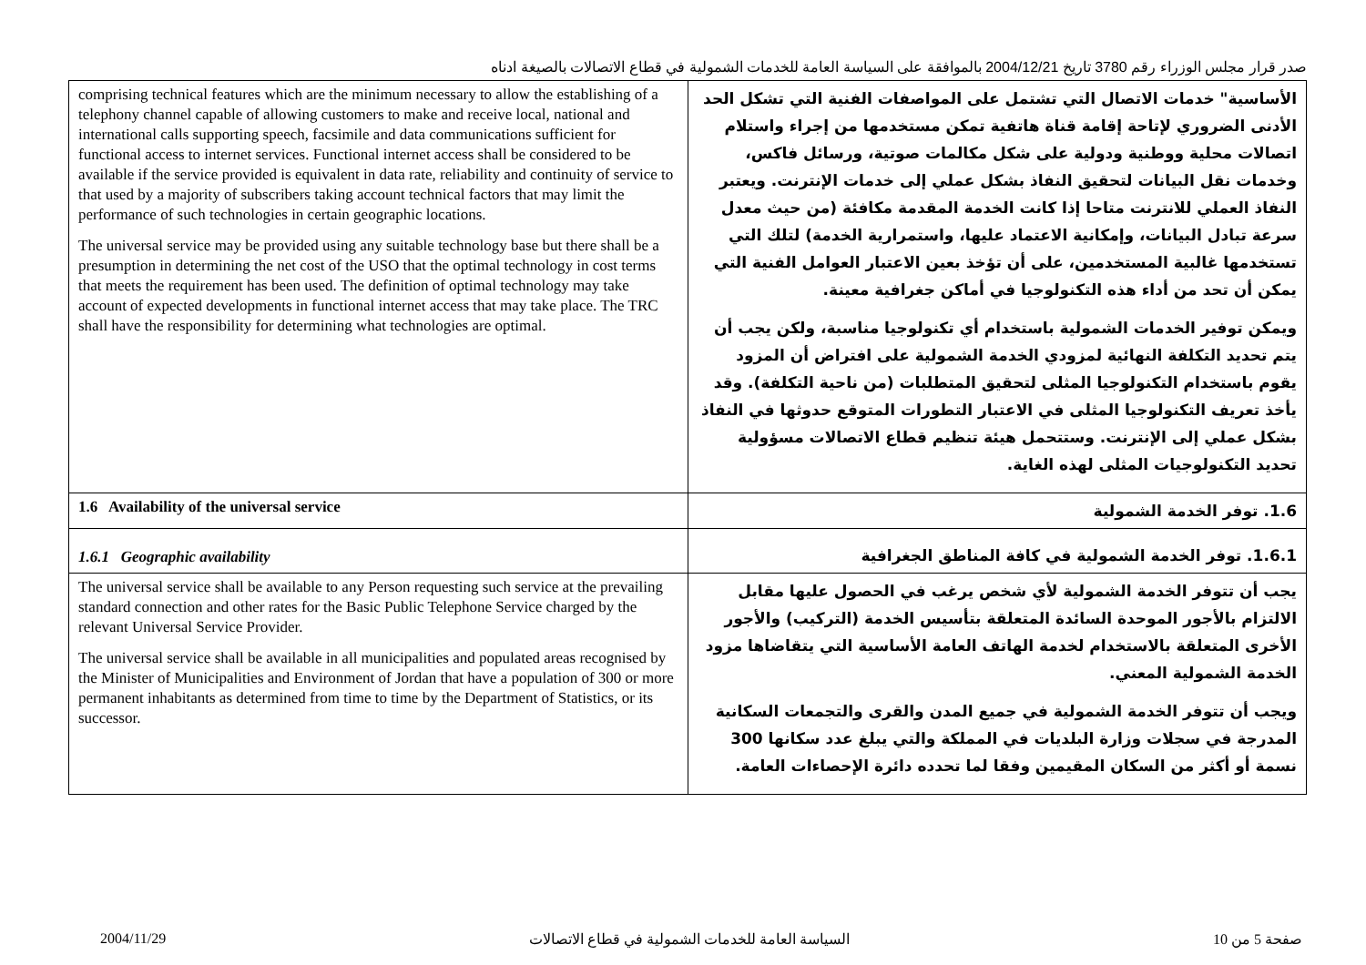صدر قرار مجلس الوزراء رقم 3780 تاريخ 2004/12/21 بالموافقة على السياسة العامة للخدمات الشمولية في قطاع الاتصالات بالصيغة ادناه
| comprising technical features which are the minimum necessary to allow the establishing of a telephony channel capable of allowing customers to make and receive local, national and international calls supporting speech, facsimile and data communications sufficient for functional access to internet services. Functional internet access shall be considered to be available if the service provided is equivalent in data rate, reliability and continuity of service to that used by a majority of subscribers taking account technical factors that may limit the performance of such technologies in certain geographic locations. The universal service may be provided using any suitable technology base but there shall be a presumption in determining the net cost of the USO that the optimal technology in cost terms that meets the requirement has been used. The definition of optimal technology may take account of expected developments in functional internet access that may take place. The TRC shall have the responsibility for determining what technologies are optimal. | الأساسية" خدمات الاتصال التي تشتمل على المواصفات الفنية التي تشكل الحد الأدنى الضروري لإتاحة إقامة قناة هاتفية تمكن مستخدمها من إجراء واستلام اتصالات محلية ووطنية ودولية على شكل مكالمات صوتية، ورسائل فاكس، وخدمات نقل البيانات لتحقيق النفاذ بشكل عملي إلى خدمات الإنترنت. ويعتبر النفاذ العملي للانترنت متاحا إذا كانت الخدمة المقدمة مكافئة (من حيث معدل سرعة تبادل البيانات، وإمكانية الاعتماد عليها، واستمرارية الخدمة) لتلك التي تستخدمها غالبية المستخدمين، على أن تؤخذ بعين الاعتبار العوامل الفنية التي يمكن أن تحد من أداء هذه التكنولوجيا في أماكن جغرافية معينة. ويمكن توفير الخدمات الشمولية باستخدام أي تكنولوجيا مناسبة، ولكن يجب أن يتم تحديد التكلفة النهائية لمزودي الخدمة الشمولية على افتراض أن المزود يقوم باستخدام التكنولوجيا المثلى لتحقيق المتطلبات (من ناحية التكلفة). وقد يأخذ تعريف التكنولوجيا المثلى في الاعتبار التطورات المتوقع حدوثها في النفاذ بشكل عملي إلى الإنترنت. وستتحمل هيئة تنظيم قطاع الاتصالات مسؤولية تحديد التكنولوجيات المثلى لهذه الغاية. |
| 1.6 Availability of the universal service | 1.6. توفر الخدمة الشمولية |
| 1.6.1 Geographic availability | 1.6.1. توفر الخدمة الشمولية في كافة المناطق الجغرافية |
| The universal service shall be available to any Person requesting such service at the prevailing standard connection and other rates for the Basic Public Telephone Service charged by the relevant Universal Service Provider. The universal service shall be available in all municipalities and populated areas recognised by the Minister of Municipalities and Environment of Jordan that have a population of 300 or more permanent inhabitants as determined from time to time by the Department of Statistics, or its successor. | يجب أن تتوفر الخدمة الشمولية لأي شخص يرغب في الحصول عليها مقابل الالتزام بالأجور الموحدة السائدة المتعلقة بتأسيس الخدمة (التركيب) والأجور الأخرى المتعلقة بالاستخدام لخدمة الهاتف العامة الأساسية التي يتقاضاها مزود الخدمة الشمولية المعني. ويجب أن تتوفر الخدمة الشمولية في جميع المدن والقرى والتجمعات السكانية المدرجة في سجلات وزارة البلديات في المملكة والتي يبلغ عدد سكانها 300 نسمة أو أكثر من السكان المقيمين وفقا لما تحدده دائرة الإحصاءات العامة. |
2004/11/29 السياسة العامة للخدمات الشمولية في قطاع الاتصالات صفحة 5 من 10